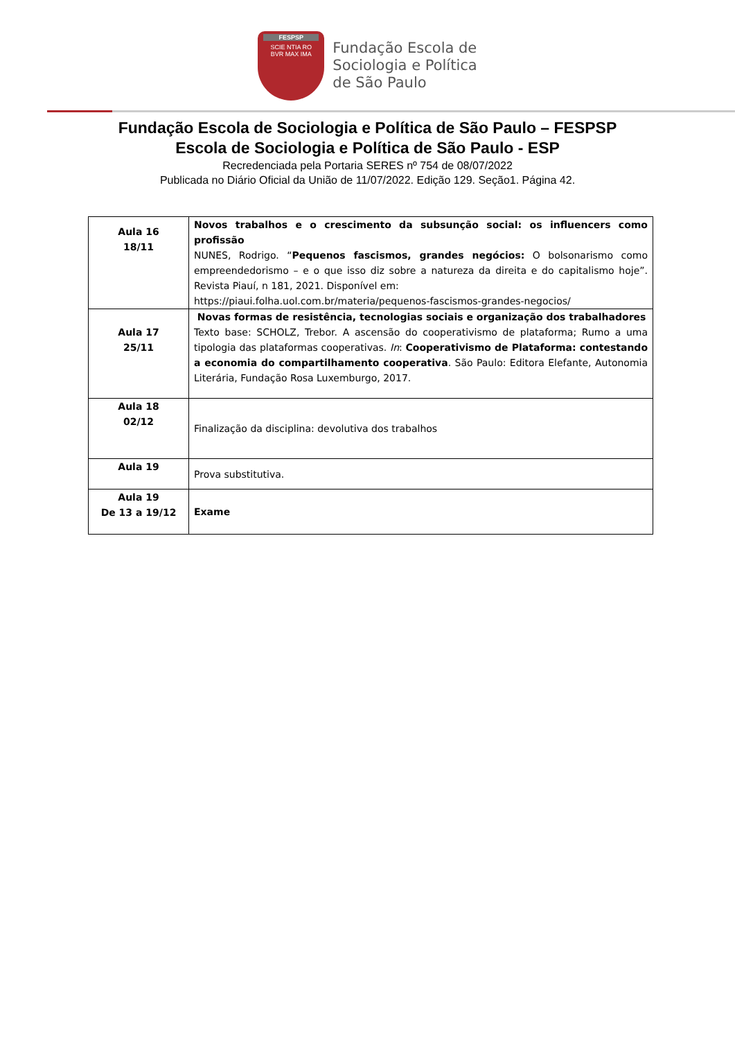FESPSP
SCIE NTIA RO
BVR MAX IMA
Fundação Escola de
Sociologia e Política
de São Paulo
Fundação Escola de Sociologia e Política de São Paulo – FESPSP
Escola de Sociologia e Política de São Paulo - ESP
Recredenciada pela Portaria SERES nº 754 de 08/07/2022
Publicada no Diário Oficial da União de 11/07/2022. Edição 129. Seção1. Página 42.
| Aula 16 18/11 | Novos trabalhos e o crescimento da subsunção social: os influencers como profissão NUNES, Rodrigo. “ Pequenos fascismos, grandes negócios: O bolsonarismo como empreendedorismo – e o que isso diz sobre a natureza da direita e do capitalismo hoje”. Revista Piauí, n 181, 2021. Disponível em: https://piaui.folha.uol.com.br/materia/pequenos-fascismos-grandes-negocios/ |
| Aula 17 25/11 | Novas formas de resistência, tecnologias sociais e organização dos trabalhadores Texto base: SCHOLZ, Trebor. A ascensão do cooperativismo de plataforma; Rumo a uma tipologia das plataformas cooperativas. In : Cooperativismo de Plataforma: contestando a economia do compartilhamento cooperativa . São Paulo: Editora Elefante, Autonomia Literária, Fundação Rosa Luxemburgo, 2017. |
| Aula 18 02/12 | Finalização da disciplina: devolutiva dos trabalhos |
| Aula 19 | Prova substitutiva. |
| Aula 19 De 13 a 19/12 | Exame |